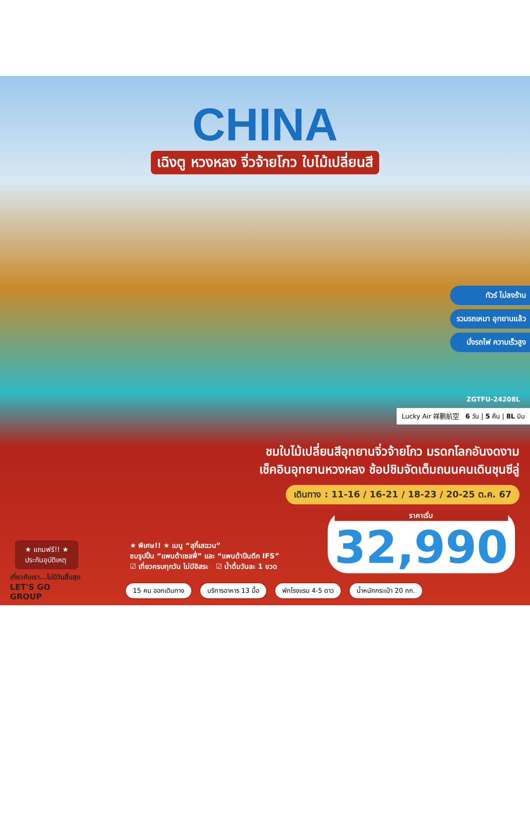CHINA
เฉิงตู หวงหลง จิ่วจ้ายโกว ใบไม้เปลี่ยนสี
ทัวร์ ไม่ลงร้าน
รวมรถเหมา อุทยานแล้ว
นั่งรถไฟ ความเร็วสูง
ZGTFU-24208L
Lucky Air 祥鹏航空 6 วัน | 5 คืน | 8L บิน
ชมใบไม้เปลี่ยนสีอุทยานจิ่วจ้ายโกว มรดกโลกอันงดงาม
เช็คอินอุทยานหวงหลง ช้อปชิมจัดเต็มถนนคนเดินชุนซีลู่
เดินทาง : 11-16 / 16-21 / 18-23 / 20-25 ต.ค. 67
ราคาเริ่ม
32,990
★ แถมฟรี!! ★
ประกันอุบัติเหตุ
★ พิเศษ!! ★ เมนู “สุกี้เสฉวน”
ชมรูปปั้น “แพนด้าเซลฟี่” และ “แพนด้าปีนตึก IFS”
☑ เที่ยวครบทุกวัน ไม่มีอิสระ ☑ น้ำดื่มวันละ 1 ขวด
เที่ยวกับเรา...ไม่มีวันสิ้นสุด
LET'S GO
GROUP
15 คน ออกเดินทาง บริการอาหาร 13 มื้อ พักโรงแรม 4-5 ดาว น้ำหนักกระเป๋า 20 กก.